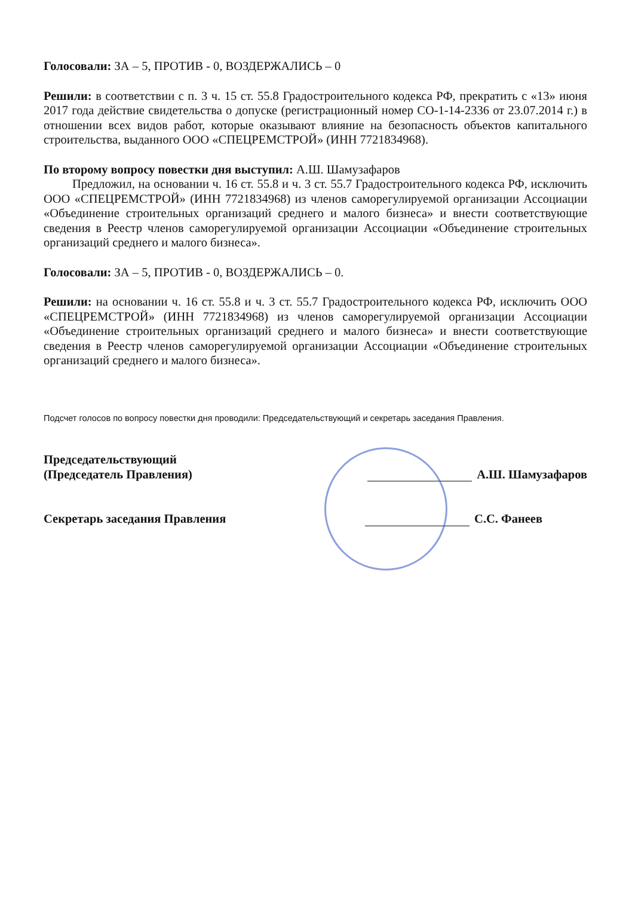Голосовали: ЗА – 5, ПРОТИВ - 0, ВОЗДЕРЖАЛИСЬ – 0
Решили: в соответствии с п. 3 ч. 15 ст. 55.8 Градостроительного кодекса РФ, прекратить с «13» июня 2017 года действие свидетельства о допуске (регистрационный номер СО-1-14-2336 от 23.07.2014 г.) в отношении всех видов работ, которые оказывают влияние на безопасность объектов капитального строительства, выданного ООО «СПЕЦРЕМСТРОЙ» (ИНН 7721834968).
По второму вопросу повестки дня выступил: А.Ш. Шамузафаров
Предложил, на основании ч. 16 ст. 55.8 и ч. 3 ст. 55.7 Градостроительного кодекса РФ, исключить ООО «СПЕЦРЕМСТРОЙ» (ИНН 7721834968) из членов саморегулируемой организации Ассоциации «Объединение строительных организаций среднего и малого бизнеса» и внести соответствующие сведения в Реестр членов саморегулируемой организации Ассоциации «Объединение строительных организаций среднего и малого бизнеса».
Голосовали: ЗА – 5, ПРОТИВ - 0, ВОЗДЕРЖАЛИСЬ – 0.
Решили: на основании ч. 16 ст. 55.8 и ч. 3 ст. 55.7 Градостроительного кодекса РФ, исключить ООО «СПЕЦРЕМСТРОЙ» (ИНН 7721834968) из членов саморегулируемой организации Ассоциации «Объединение строительных организаций среднего и малого бизнеса» и внести соответствующие сведения в Реестр членов саморегулируемой организации Ассоциации «Объединение строительных организаций среднего и малого бизнеса».
Подсчет голосов по вопросу повестки дня проводили: Председательствующий и секретарь заседания Правления.
Председательствующий
(Председатель Правления)
А.Ш. Шамузафаров
Секретарь заседания Правления С.С. Фанеев